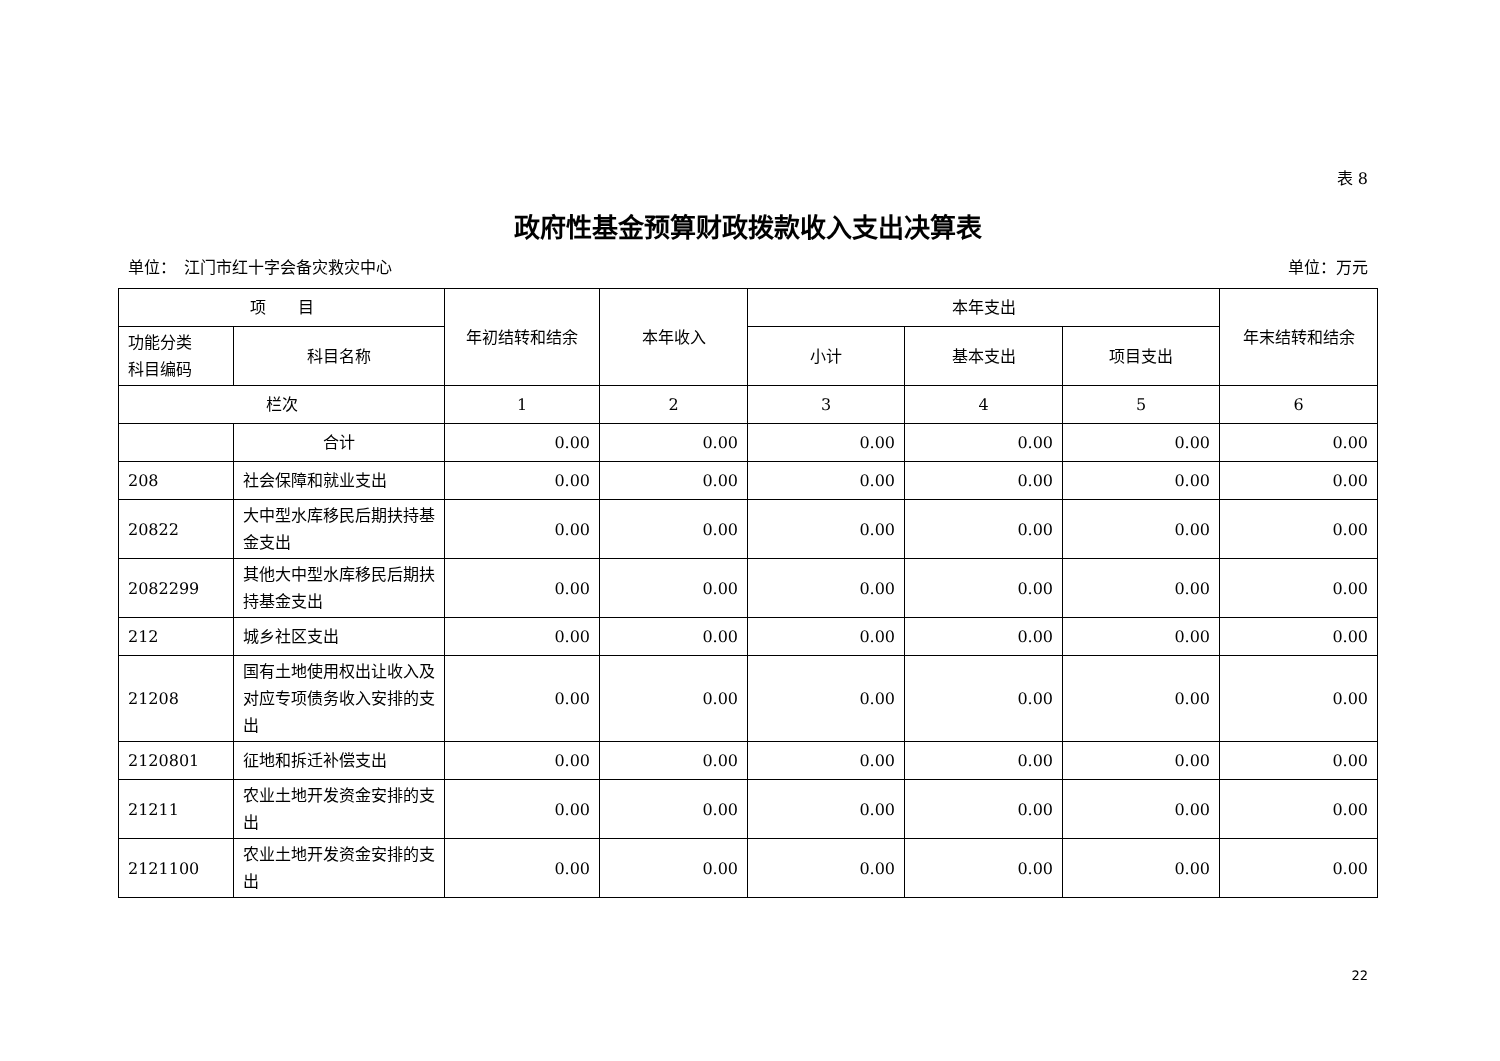表 8
政府性基金预算财政拨款收入支出决算表
单位：　江门市红十字会备灾救灾中心 单位：万元
| 项 目 | | 年初结转和结余 | 本年收入 | 本年支出 | | | 年末结转和结余 |
| --- | --- | --- | --- | --- | --- | --- | --- |
| 功能分类 科目编码 | 科目名称 | | | 小计 | 基本支出 | 项目支出 | |
| 栏次 | | 1 | 2 | 3 | 4 | 5 | 6 |
| | 合计 | 0.00 | 0.00 | 0.00 | 0.00 | 0.00 | 0.00 |
| 208 | 社会保障和就业支出 | 0.00 | 0.00 | 0.00 | 0.00 | 0.00 | 0.00 |
| 20822 | 大中型水库移民后期扶持基金支出 | 0.00 | 0.00 | 0.00 | 0.00 | 0.00 | 0.00 |
| 2082299 | 其他大中型水库移民后期扶持基金支出 | 0.00 | 0.00 | 0.00 | 0.00 | 0.00 | 0.00 |
| 212 | 城乡社区支出 | 0.00 | 0.00 | 0.00 | 0.00 | 0.00 | 0.00 |
| 21208 | 国有土地使用权出让收入及对应专项债务收入安排的支出 | 0.00 | 0.00 | 0.00 | 0.00 | 0.00 | 0.00 |
| 2120801 | 征地和拆迁补偿支出 | 0.00 | 0.00 | 0.00 | 0.00 | 0.00 | 0.00 |
| 21211 | 农业土地开发资金安排的支出 | 0.00 | 0.00 | 0.00 | 0.00 | 0.00 | 0.00 |
| 2121100 | 农业土地开发资金安排的支出 | 0.00 | 0.00 | 0.00 | 0.00 | 0.00 | 0.00 |
22